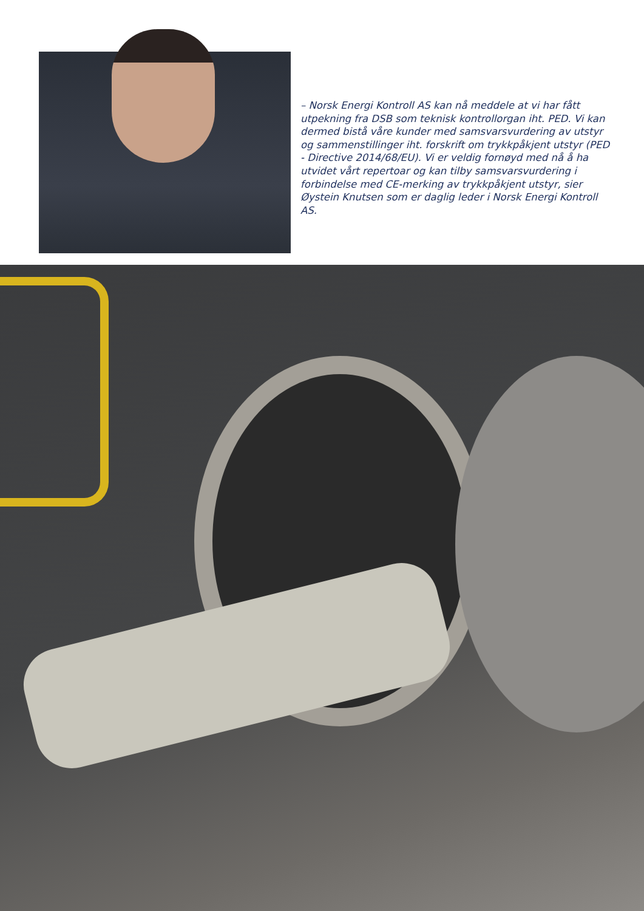– Norsk Energi Kontroll AS kan nå meddele at vi har fått utpekning fra DSB som teknisk kontrollorgan iht. PED. Vi kan dermed bistå våre kunder med samsvarsvurdering av utstyr og sammenstillinger iht. forskrift om trykkpåkjent utstyr (PED - Directive 2014/68/EU). Vi er veldig fornøyd med nå å ha utvidet vårt repertoar og kan tilby samsvarsvurdering i forbindelse med CE-merking av trykkpåkjent utstyr, sier Øystein Knutsen som er daglig leder i Norsk Energi Kontroll AS.